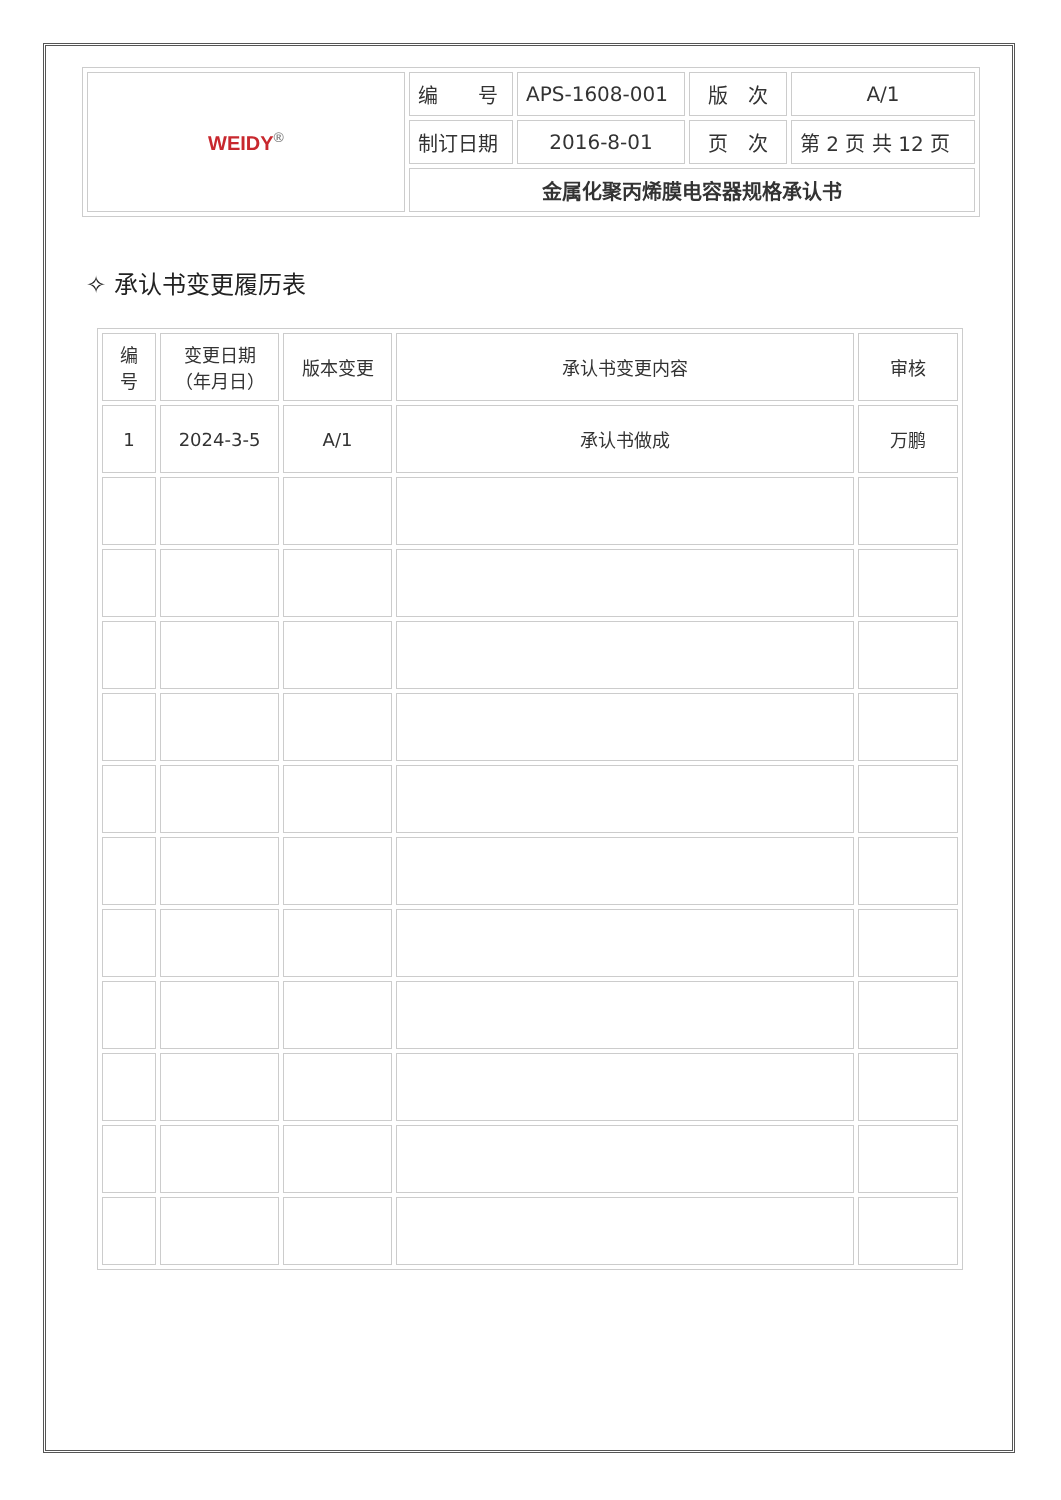| WEIDY<sup>®</sup> | 编 号 | APS-1608-001 | 版 次 | A/1 |
| | 制订日期 | 2016-8-01 | 页 次 | 第 2 页 共 12 页 |
| | 金属化聚丙烯膜电容器规格承认书 | | | |
✧ 承认书变更履历表
| 编 号 | 变更日期 （年月日） | 版本变更 | 承认书变更内容 | 审核 |
| --- | --- | --- | --- | --- |
| 1 | 2024-3-5 | A/1 | 承认书做成 | 万鹏 |